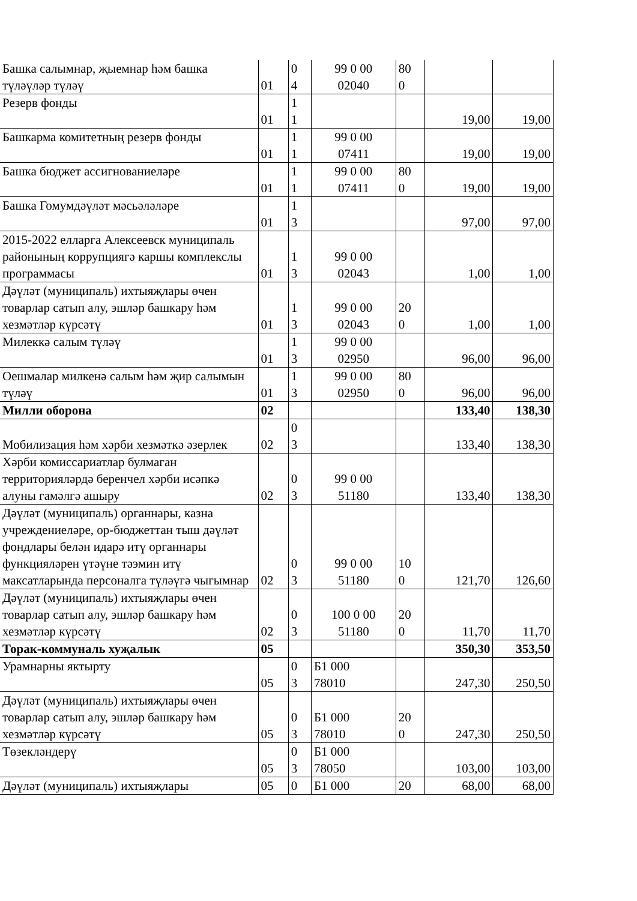| Башка салымнар, җыемнар һәм башка түләүләр түләү | 01 | 0 4 | 99 0 00 02040 | 80 0 | | |
| Резерв фонды | 01 | 1 1 | | | 19,00 | 19,00 |
| Башкарма комитетның резерв фонды | 01 | 1 1 | 99 0 00 07411 | | 19,00 | 19,00 |
| Башка бюджет ассигнованиеләре | 01 | 1 1 | 99 0 00 07411 | 80 0 | 19,00 | 19,00 |
| Башка Гомумдәүләт мәсьәләләре | 01 | 1 3 | | | 97,00 | 97,00 |
| 2015-2022 елларга Алексеевск муниципаль районының коррупциягә каршы комплекслы программасы | 01 | 1 3 | 99 0 00 02043 | | 1,00 | 1,00 |
| Дәүләт (муниципаль) ихтыяҗлары өчен товарлар сатып алу, эшләр башкару һәм хезмәтләр күрсәтү | 01 | 1 3 | 99 0 00 02043 | 20 0 | 1,00 | 1,00 |
| Милеккә салым түләү | 01 | 1 3 | 99 0 00 02950 | | 96,00 | 96,00 |
| Оешмалар милкенә салым һәм җир салымын түләү | 01 | 1 3 | 99 0 00 02950 | 80 0 | 96,00 | 96,00 |
| Милли оборона | 02 | | | | 133,40 | 138,30 |
| Мобилизация һәм хәрби хезмәткә әзерлек | 02 | 0 3 | | | 133,40 | 138,30 |
| Хәрби комиссариатлар булмаган территорияләрдә беренчел хәрби исәпкә алуны гамәлгә ашыру | 02 | 0 3 | 99 0 00 51180 | | 133,40 | 138,30 |
| Дәүләт (муниципаль) органнары, казна учреждениеләре, ор-бюджеттан тыш дәүләт фондлары белән идарә итү органнары функцияләрен үтәүне тәэмин итү максатларында персоналга түләүгә чыгымнар | 02 | 0 3 | 99 0 00 51180 | 10 0 | 121,70 | 126,60 |
| Дәүләт (муниципаль) ихтыяҗлары өчен товарлар сатып алу, эшләр башкару һәм хезмәтләр күрсәтү | 02 | 0 3 | 100 0 00 51180 | 20 0 | 11,70 | 11,70 |
| Торак-коммуналь хуҗалык | 05 | | | | 350,30 | 353,50 |
| Урамнарны яктырту | 05 | 0 3 | Б1 000 78010 | | 247,30 | 250,50 |
| Дәүләт (муниципаль) ихтыяҗлары өчен товарлар сатып алу, эшләр башкару һәм хезмәтләр күрсәтү | 05 | 0 3 | Б1 000 78010 | 20 0 | 247,30 | 250,50 |
| Төзекләндерү | 05 | 0 3 | Б1 000 78050 | | 103,00 | 103,00 |
| Дәүләт (муниципаль) ихтыяҗлары | 05 | 0 | Б1 000 | 20 | 68,00 | 68,00 |